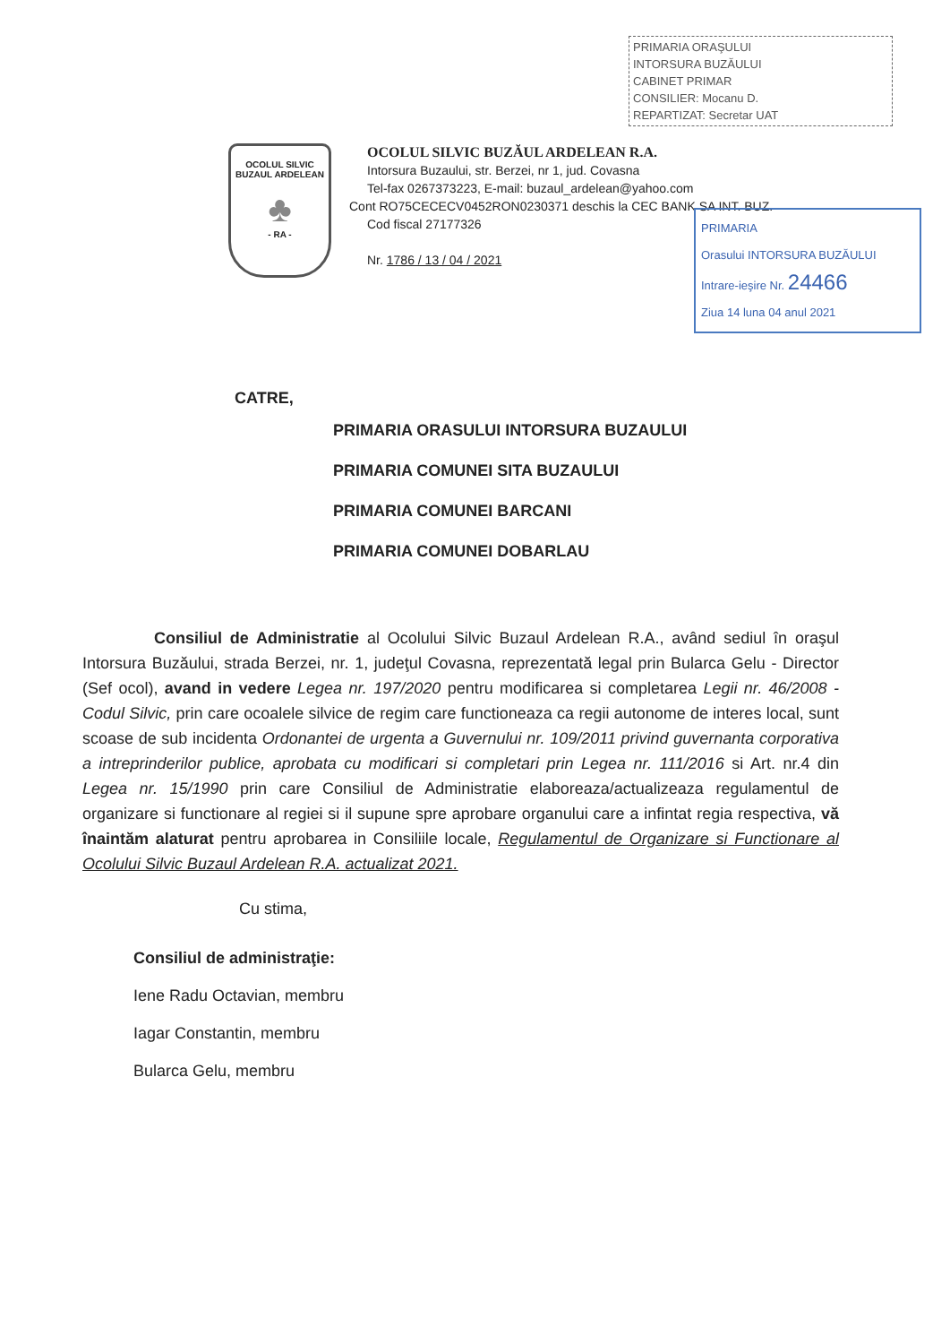PRIMARIA ORAŞULUI
INTORSURA BUZĂULUI
CABINET PRIMAR
CONSILIER: Mocanu D.
REPARTIZAT: Secretar UAT
OCOLUL SILVIC
BUZAUL ARDELEAN
♣
- RA -
OCOLUL SILVIC BUZĂUL ARDELEAN R.A.
Intorsura Buzaului, str. Berzei, nr 1, jud. Covasna
Tel-fax 0267373223, E-mail: buzaul_ardelean@yahoo.com
Cont RO75CECECV0452RON0230371 deschis la CEC BANK SA INT. BUZ.
Cod fiscal 27177326
Nr. 1786 / 13 / 04 / 2021
PRIMARIA
Orasului INTORSURA BUZĂULUI
Intrare-ieşire Nr. 24466
Ziua 14 luna 04 anul 2021
CATRE,
PRIMARIA ORASULUI INTORSURA BUZAULUI
PRIMARIA COMUNEI SITA BUZAULUI
PRIMARIA COMUNEI BARCANI
PRIMARIA COMUNEI DOBARLAU
Consiliul de Administratie al Ocolului Silvic Buzaul Ardelean R.A., având sediul în oraşul Intorsura Buzăului, strada Berzei, nr. 1, judeţul Covasna, reprezentată legal prin Bularca Gelu - Director (Sef ocol), avand in vedere Legea nr. 197/2020 pentru modificarea si completarea Legii nr. 46/2008 - Codul Silvic, prin care ocoalele silvice de regim care functioneaza ca regii autonome de interes local, sunt scoase de sub incidenta Ordonantei de urgenta a Guvernului nr. 109/2011 privind guvernanta corporativa a intreprinderilor publice, aprobata cu modificari si completari prin Legea nr. 111/2016 si Art. nr.4 din Legea nr. 15/1990 prin care Consiliul de Administratie elaboreaza/actualizeaza regulamentul de organizare si functionare al regiei si il supune spre aprobare organului care a infintat regia respectiva, vă înaintăm alaturat pentru aprobarea in Consiliile locale, Regulamentul de Organizare si Functionare al Ocolului Silvic Buzaul Ardelean R.A. actualizat 2021.
Cu stima,
Consiliul de administraţie:
Iene Radu Octavian, membru
Iagar Constantin, membru
Bularca Gelu, membru